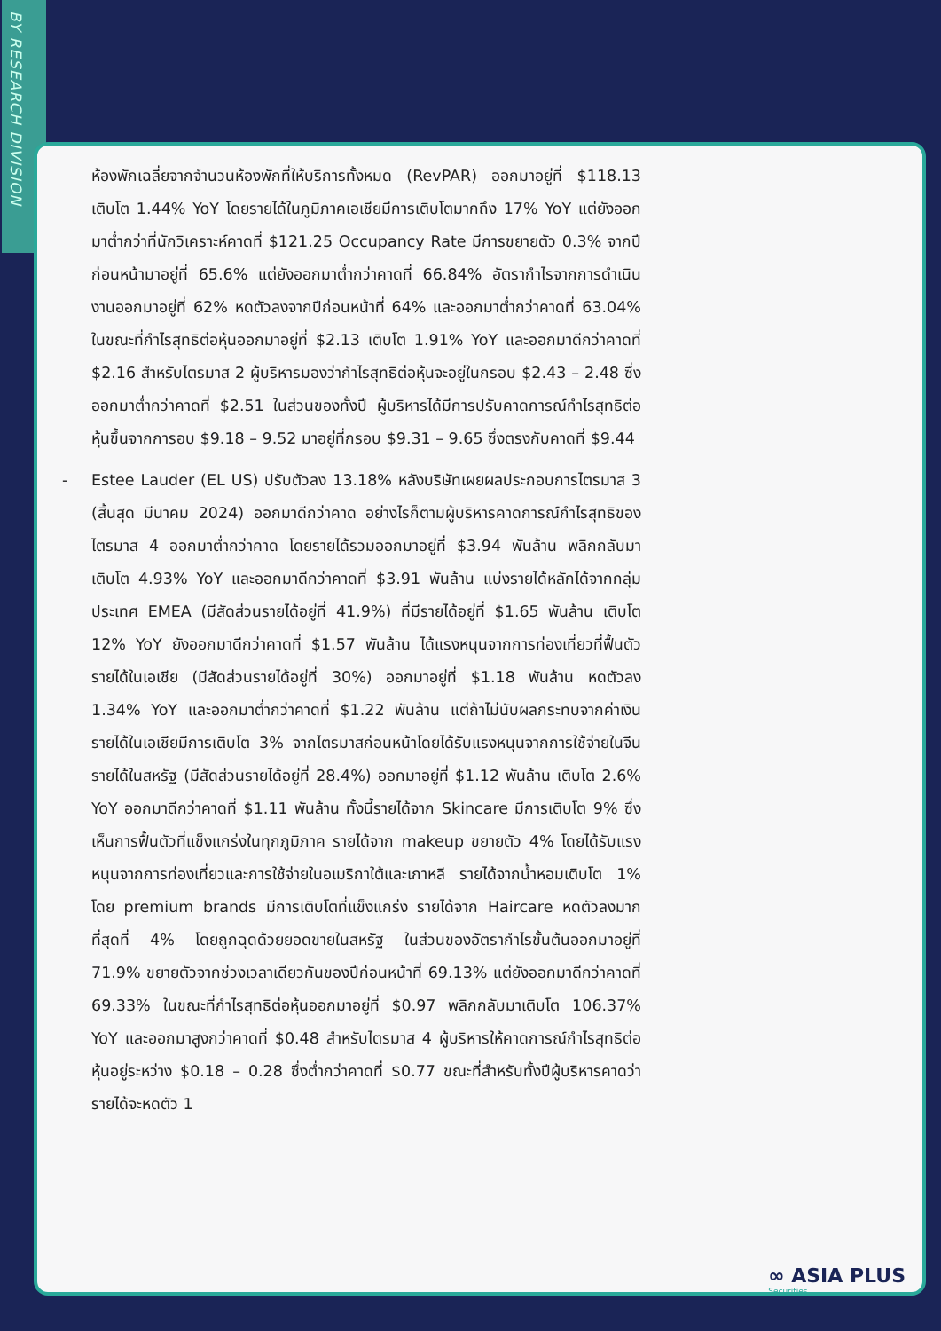BY RESEARCH DIVISION
ห้องพักเฉลี่ยจากจำนวนห้องพักที่ให้บริการทั้งหมด (RevPAR) ออกมาอยู่ที่ $118.13 เติบโต 1.44% YoY โดยรายได้ในภูมิภาคเอเชียมีการเติบโตมากถึง 17% YoY แต่ยังออกมาต่ำกว่าที่นักวิเคราะห์คาดที่ $121.25 Occupancy Rate มีการขยายตัว 0.3% จากปีก่อนหน้ามาอยู่ที่ 65.6% แต่ยังออกมาต่ำกว่าคาดที่ 66.84% อัตรากำไรจากการดำเนินงานออกมาอยู่ที่ 62% หดตัวลงจากปีก่อนหน้าที่ 64% และออกมาต่ำกว่าคาดที่ 63.04% ในขณะที่กำไรสุทธิต่อหุ้นออกมาอยู่ที่ $2.13 เติบโต 1.91% YoY และออกมาดีกว่าคาดที่ $2.16 สำหรับไตรมาส 2 ผู้บริหารมองว่ากำไรสุทธิต่อหุ้นจะอยู่ในกรอบ $2.43 – 2.48 ซึ่งออกมาต่ำกว่าคาดที่ $2.51 ในส่วนของทั้งปี ผู้บริหารได้มีการปรับคาดการณ์กำไรสุทธิต่อหุ้นขึ้นจากการอบ $9.18 – 9.52 มาอยู่ที่กรอบ $9.31 – 9.65 ซึ่งตรงกับคาดที่ $9.44
- Estee Lauder (EL US) ปรับตัวลง 13.18% หลังบริษัทเผยผลประกอบการไตรมาส 3 (สิ้นสุด มีนาคม 2024) ออกมาดีกว่าคาด อย่างไรก็ตามผู้บริหารคาดการณ์กำไรสุทธิของไตรมาส 4 ออกมาต่ำกว่าคาด โดยรายได้รวมออกมาอยู่ที่ $3.94 พันล้าน พลิกกลับมาเติบโต 4.93% YoY และออกมาดีกว่าคาดที่ $3.91 พันล้าน แบ่งรายได้หลักได้จากกลุ่มประเทศ EMEA (มีสัดส่วนรายได้อยู่ที่ 41.9%) ที่มีรายได้อยู่ที่ $1.65 พันล้าน เติบโต 12% YoY ยังออกมาดีกว่าคาดที่ $1.57 พันล้าน ได้แรงหนุนจากการท่องเที่ยวที่ฟื้นตัว รายได้ในเอเชีย (มีสัดส่วนรายได้อยู่ที่ 30%) ออกมาอยู่ที่ $1.18 พันล้าน หดตัวลง 1.34% YoY และออกมาต่ำกว่าคาดที่ $1.22 พันล้าน แต่ถ้าไม่นับผลกระทบจากค่าเงิน รายได้ในเอเชียมีการเติบโต 3% จากไตรมาสก่อนหน้าโดยได้รับแรงหนุนจากการใช้จ่ายในจีน รายได้ในสหรัฐ (มีสัดส่วนรายได้อยู่ที่ 28.4%) ออกมาอยู่ที่ $1.12 พันล้าน เติบโต 2.6% YoY ออกมาดีกว่าคาดที่ $1.11 พันล้าน ทั้งนี้รายได้จาก Skincare มีการเติบโต 9% ซึ่งเห็นการฟื้นตัวที่แข็งแกร่งในทุกภูมิภาค รายได้จาก makeup ขยายตัว 4% โดยได้รับแรงหนุนจากการท่องเที่ยวและการใช้จ่ายในอเมริกาใต้และเกาหลี รายได้จากน้ำหอมเติบโต 1% โดย premium brands มีการเติบโตที่แข็งแกร่ง รายได้จาก Haircare หดตัวลงมากที่สุดที่ 4% โดยถูกฉุดด้วยยอดขายในสหรัฐ ในส่วนของอัตรากำไรขั้นต้นออกมาอยู่ที่ 71.9% ขยายตัวจากช่วงเวลาเดียวกันของปีก่อนหน้าที่ 69.13% แต่ยังออกมาดีกว่าคาดที่ 69.33% ในขณะที่กำไรสุทธิต่อหุ้นออกมาอยู่ที่ $0.97 พลิกกลับมาเติบโต 106.37% YoY และออกมาสูงกว่าคาดที่ $0.48 สำหรับไตรมาส 4 ผู้บริหารให้คาดการณ์กำไรสุทธิต่อหุ้นอยู่ระหว่าง $0.18 – 0.28 ซึ่งต่ำกว่าคาดที่ $0.77 ขณะที่สำหรับทั้งปีผู้บริหารคาดว่ารายได้จะหดตัว 1
∞ ASIA PLUS
Securities